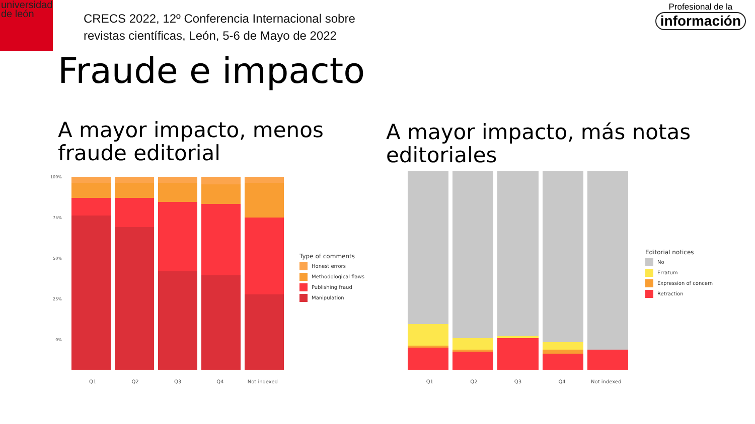universidad
de león
CRECS 2022, 12º Conferencia Internacional sobre
revistas científicas, León, 5-6 de Mayo de 2022
Profesional de la
información
Fraude e impacto
A mayor impacto, menos
fraude editorial
A mayor impacto, más notas
editoriales
100%
75%
50%
25%
0%
Q1 Q2 Q3 Q4 Not indexed
Type of comments
Honest errors
Methodological flaws
Publishing fraud
Manipulation
Q1 Q2 Q3 Q4 Not indexed
Editorial notices
No
Erratum
Expression of concern
Retraction